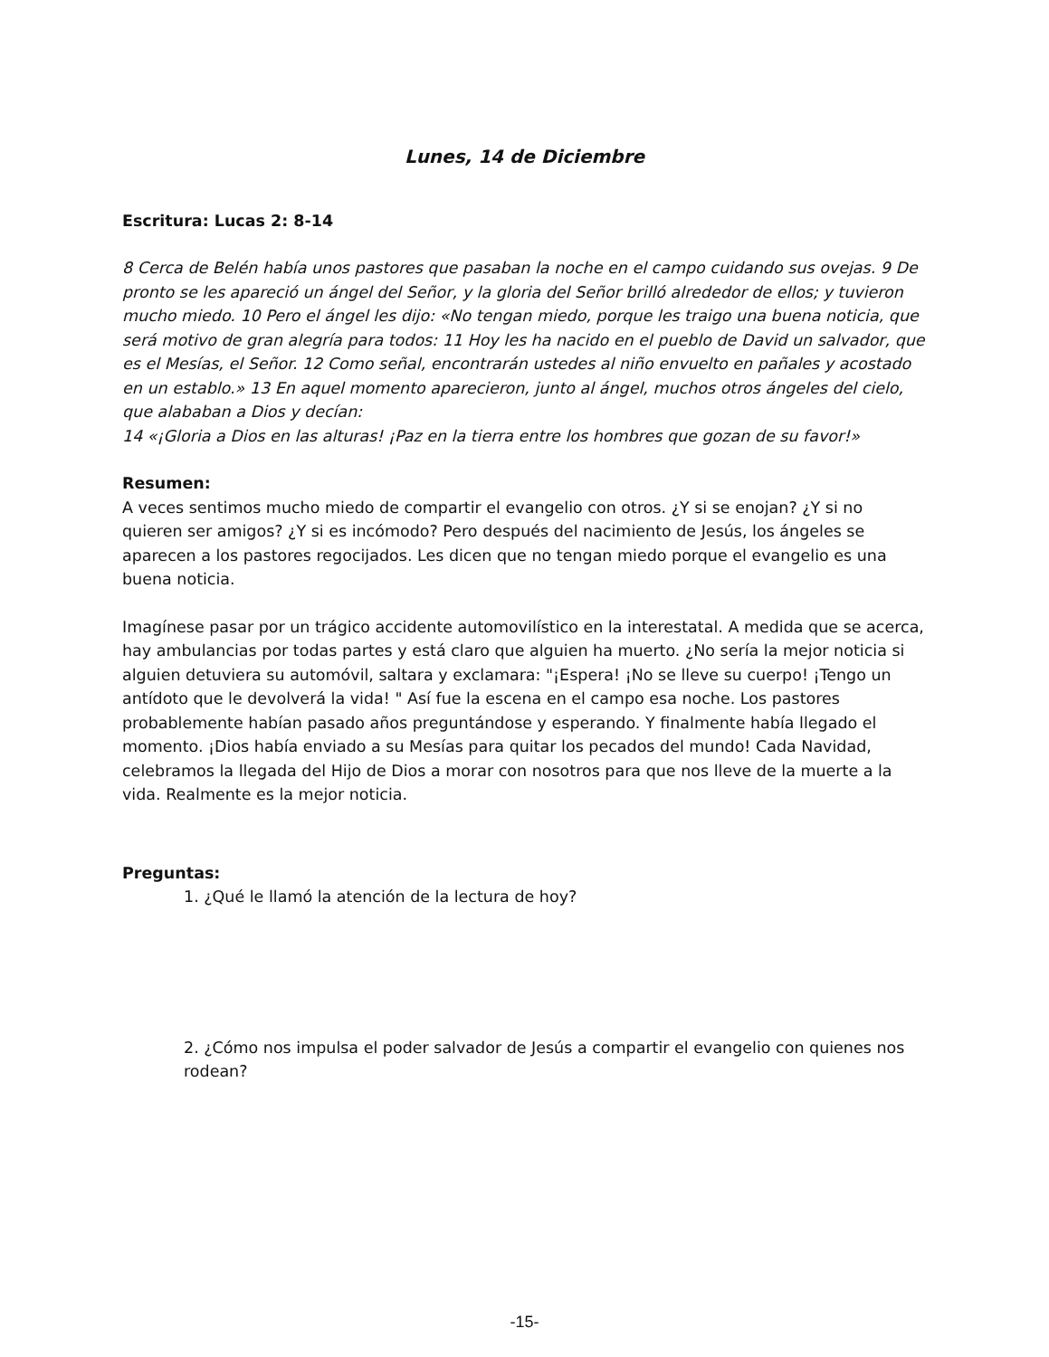Lunes, 14 de Diciembre
Escritura: Lucas 2: 8-14
8 Cerca de Belén había unos pastores que pasaban la noche en el campo cuidando sus ovejas. 9 De pronto se les apareció un ángel del Señor, y la gloria del Señor brilló alrededor de ellos; y tuvieron mucho miedo. 10 Pero el ángel les dijo: «No tengan miedo, porque les traigo una buena noticia, que será motivo de gran alegría para todos: 11 Hoy les ha nacido en el pueblo de David un salvador, que es el Mesías, el Señor. 12 Como señal, encontrarán ustedes al niño envuelto en pañales y acostado en un establo.» 13 En aquel momento aparecieron, junto al ángel, muchos otros ángeles del cielo, que alababan a Dios y decían:
14 «¡Gloria a Dios en las alturas! ¡Paz en la tierra entre los hombres que gozan de su favor!»
Resumen:
A veces sentimos mucho miedo de compartir el evangelio con otros. ¿Y si se enojan? ¿Y si no quieren ser amigos? ¿Y si es incómodo? Pero después del nacimiento de Jesús, los ángeles se aparecen a los pastores regocijados. Les dicen que no tengan miedo porque el evangelio es una buena noticia.
Imagínese pasar por un trágico accidente automovilístico en la interestatal. A medida que se acerca, hay ambulancias por todas partes y está claro que alguien ha muerto. ¿No sería la mejor noticia si alguien detuviera su automóvil, saltara y exclamara: "¡Espera! ¡No se lleve su cuerpo! ¡Tengo un antídoto que le devolverá la vida! " Así fue la escena en el campo esa noche. Los pastores probablemente habían pasado años preguntándose y esperando. Y finalmente había llegado el momento. ¡Dios había enviado a su Mesías para quitar los pecados del mundo! Cada Navidad, celebramos la llegada del Hijo de Dios a morar con nosotros para que nos lleve de la muerte a la vida. Realmente es la mejor noticia.
Preguntas:
1. ¿Qué le llamó la atención de la lectura de hoy?
2. ¿Cómo nos impulsa el poder salvador de Jesús a compartir el evangelio con quienes nos rodean?
-15-